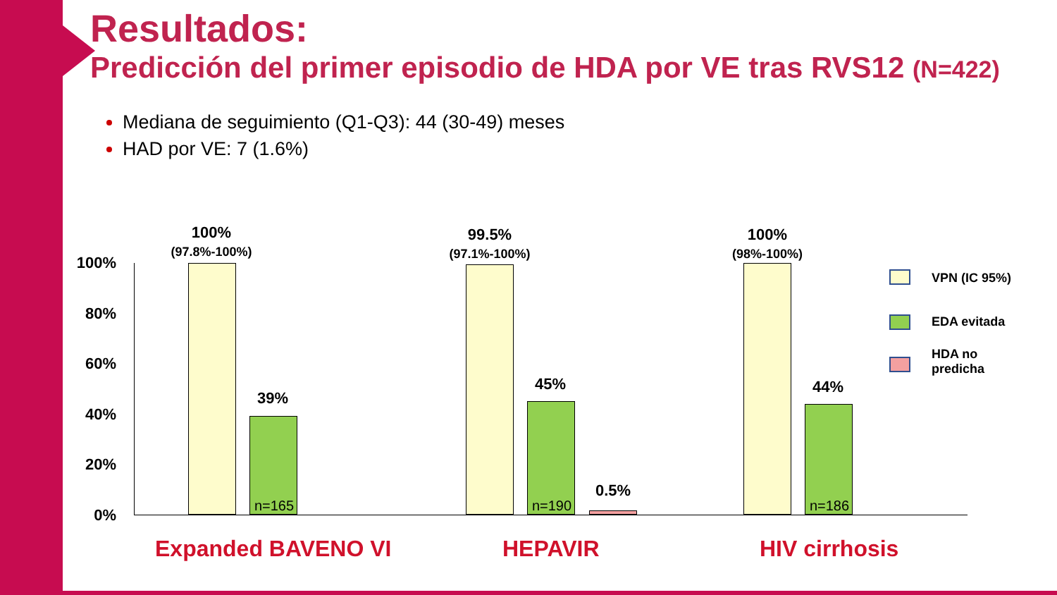Resultados:
Predicción del primer episodio de HDA por VE tras RVS12 (N=422)
Mediana de seguimiento (Q1-Q3): 44 (30-49) meses
HAD por VE: 7 (1.6%)
100%
80%
60%
40%
20%
0%
n=165 n=190 n=186
100%
(97.8%-100%)
39%
99.5%
(97.1%-100%)
45%
0.5%
100%
(98%-100%)
44%
Expanded BAVENO VI HEPAVIR HIV cirrhosis
VPN (IC 95%)
EDA evitada
HDA no
predicha